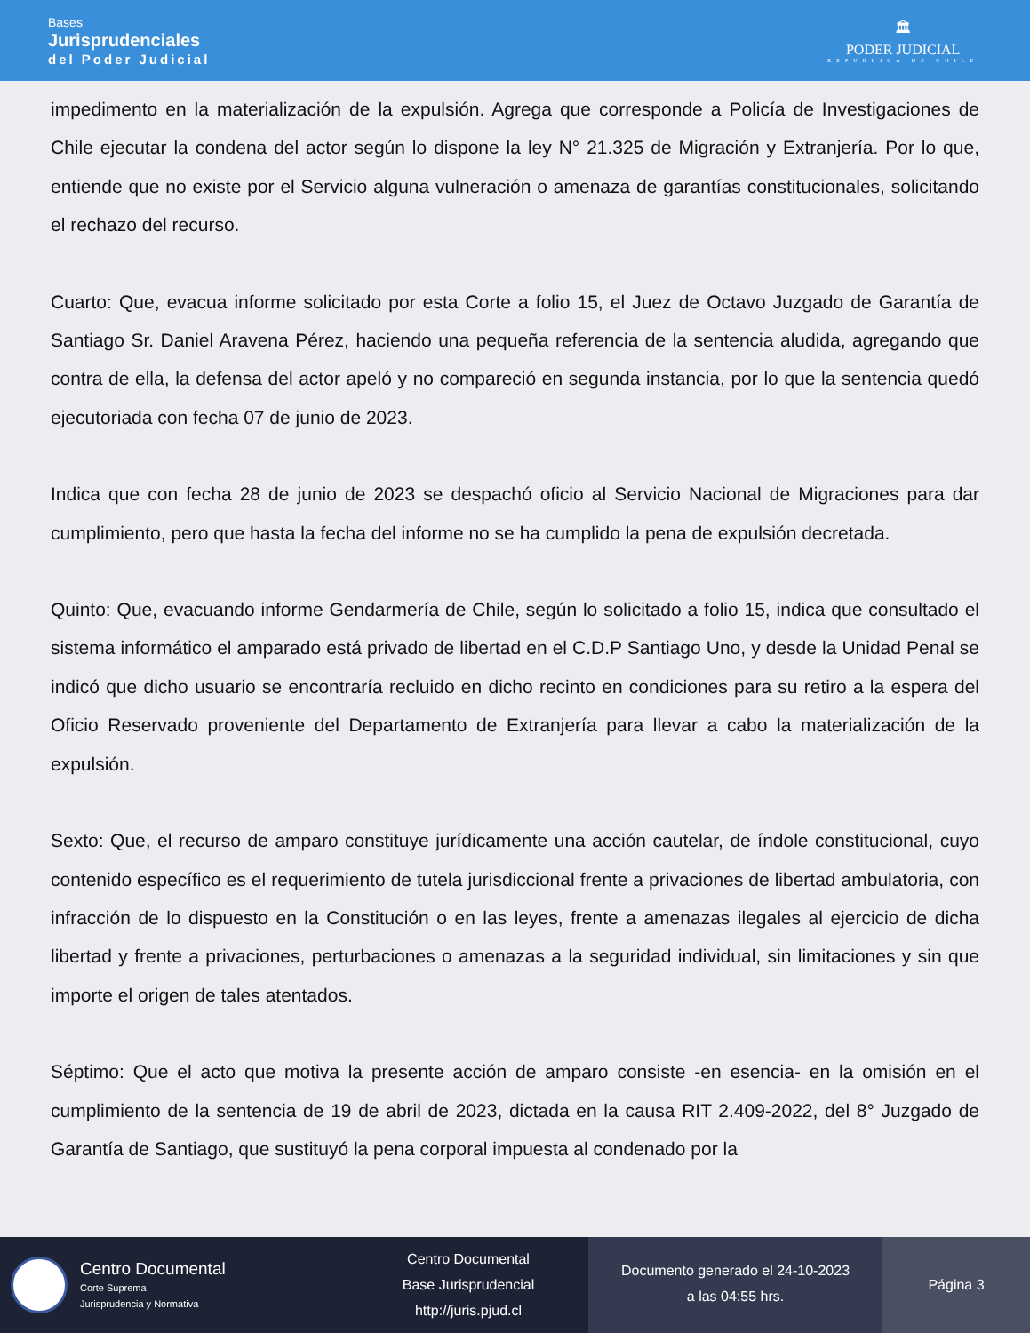Bases
Jurisprudenciales
del Poder Judicial
🏛
PODER JUDICIAL
REPUBLICA DE CHILE
impedimento en la materialización de la expulsión. Agrega que corresponde a Policía de Investigaciones de Chile ejecutar la condena del actor según lo dispone la ley N° 21.325 de Migración y Extranjería. Por lo que, entiende que no existe por el Servicio alguna vulneración o amenaza de garantías constitucionales, solicitando el rechazo del recurso.
Cuarto: Que, evacua informe solicitado por esta Corte a folio 15, el Juez de Octavo Juzgado de Garantía de Santiago Sr. Daniel Aravena Pérez, haciendo una pequeña referencia de la sentencia aludida, agregando que contra de ella, la defensa del actor apeló y no compareció en segunda instancia, por lo que la sentencia quedó ejecutoriada con fecha 07 de junio de 2023.
Indica que con fecha 28 de junio de 2023 se despachó oficio al Servicio Nacional de Migraciones para dar cumplimiento, pero que hasta la fecha del informe no se ha cumplido la pena de expulsión decretada.
Quinto: Que, evacuando informe Gendarmería de Chile, según lo solicitado a folio 15, indica que consultado el sistema informático el amparado está privado de libertad en el C.D.P Santiago Uno, y desde la Unidad Penal se indicó que dicho usuario se encontraría recluido en dicho recinto en condiciones para su retiro a la espera del Oficio Reservado proveniente del Departamento de Extranjería para llevar a cabo la materialización de la expulsión.
Sexto: Que, el recurso de amparo constituye jurídicamente una acción cautelar, de índole constitucional, cuyo contenido específico es el requerimiento de tutela jurisdiccional frente a privaciones de libertad ambulatoria, con infracción de lo dispuesto en la Constitución o en las leyes, frente a amenazas ilegales al ejercicio de dicha libertad y frente a privaciones, perturbaciones o amenazas a la seguridad individual, sin limitaciones y sin que importe el origen de tales atentados.
Séptimo: Que el acto que motiva la presente acción de amparo consiste -en esencia- en la omisión en el cumplimiento de la sentencia de 19 de abril de 2023, dictada en la causa RIT 2.409-2022, del 8° Juzgado de Garantía de Santiago, que sustituyó la pena corporal impuesta al condenado por la
Centro Documental
Corte Suprema
Jurisprudencia y Normativa
Centro Documental
Base Jurisprudencial
http://juris.pjud.cl
Documento generado el 24-10-2023
a las 04:55 hrs.
Página 3